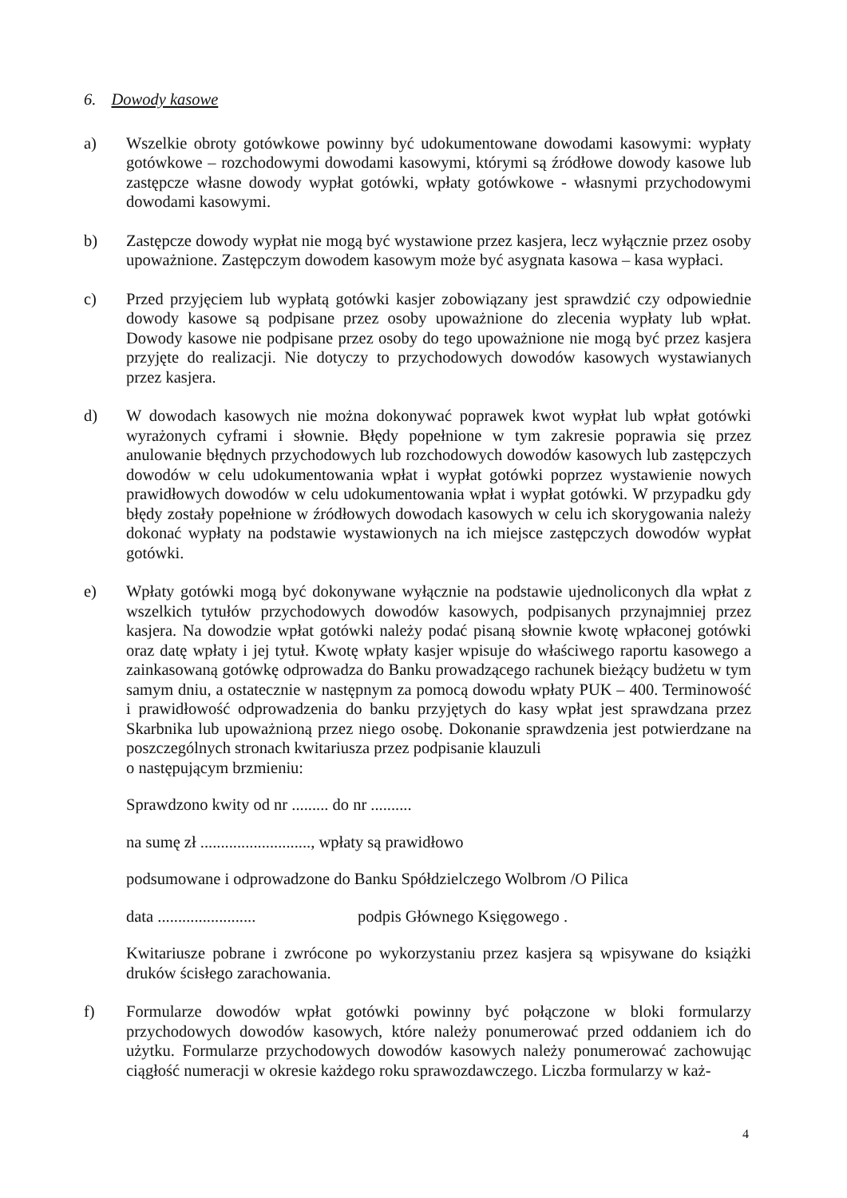6. Dowody kasowe
a) Wszelkie obroty gotówkowe powinny być udokumentowane dowodami kasowymi: wypłaty gotówkowe – rozchodowymi dowodami kasowymi, którymi są źródłowe dowody kasowe lub zastępcze własne dowody wypłat gotówki, wpłaty gotówkowe - własnymi przychodowymi dowodami kasowymi.
b) Zastępcze dowody wypłat nie mogą być wystawione przez kasjera, lecz wyłącznie przez osoby upoważnione. Zastępczym dowodem kasowym może być asygnata kasowa – kasa wypłaci.
c) Przed przyjęciem lub wypłatą gotówki kasjer zobowiązany jest sprawdzić czy odpowiednie dowody kasowe są podpisane przez osoby upoważnione do zlecenia wypłaty lub wpłat. Dowody kasowe nie podpisane przez osoby do tego upoważnione nie mogą być przez kasjera przyjęte do realizacji. Nie dotyczy to przychodowych dowodów kasowych wystawianych przez kasjera.
d) W dowodach kasowych nie można dokonywać poprawek kwot wypłat lub wpłat gotówki wyrażonych cyframi i słownie. Błędy popełnione w tym zakresie poprawia się przez anulowanie błędnych przychodowych lub rozchodowych dowodów kasowych lub zastępczych dowodów w celu udokumentowania wpłat i wypłat gotówki poprzez wystawienie nowych prawidłowych dowodów w celu udokumentowania wpłat i wypłat gotówki. W przypadku gdy błędy zostały popełnione w źródłowych dowodach kasowych w celu ich skorygowania należy dokonać wypłaty na podstawie wystawionych na ich miejsce zastępczych dowodów wypłat gotówki.
e) Wpłaty gotówki mogą być dokonywane wyłącznie na podstawie ujednoliconych dla wpłat z wszelkich tytułów przychodowych dowodów kasowych, podpisanych przynajmniej przez kasjera. Na dowodzie wpłat gotówki należy podać pisaną słownie kwotę wpłaconej gotówki oraz datę wpłaty i jej tytuł. Kwotę wpłaty kasjer wpisuje do właściwego raportu kasowego a zainkasowaną gotówkę odprowadza do Banku prowadzącego rachunek bieżący budżetu w tym samym dniu, a ostatecznie w następnym za pomocą dowodu wpłaty PUK – 400. Terminowość i prawidłowość odprowadzenia do banku przyjętych do kasy wpłat jest sprawdzana przez Skarbnika lub upoważnioną przez niego osobę. Dokonanie sprawdzenia jest potwierdzane na poszczególnych stronach kwitariusza przez podpisanie klauzuli
o następującym brzmieniu:
Sprawdzono kwity od nr ......... do nr ..........
na sumę zł ..........................., wpłaty są prawidłowo
podsumowane i odprowadzone do Banku Spółdzielczego Wolbrom /O Pilica
data ........................ podpis Głównego Księgowego .
Kwitariusze pobrane i zwrócone po wykorzystaniu przez kasjera są wpisywane do książki druków ścisłego zarachowania.
f) Formularze dowodów wpłat gotówki powinny być połączone w bloki formularzy przychodowych dowodów kasowych, które należy ponumerować przed oddaniem ich do użytku. Formularze przychodowych dowodów kasowych należy ponumerować zachowując ciągłość numeracji w okresie każdego roku sprawozdawczego. Liczba formularzy w każ-
4